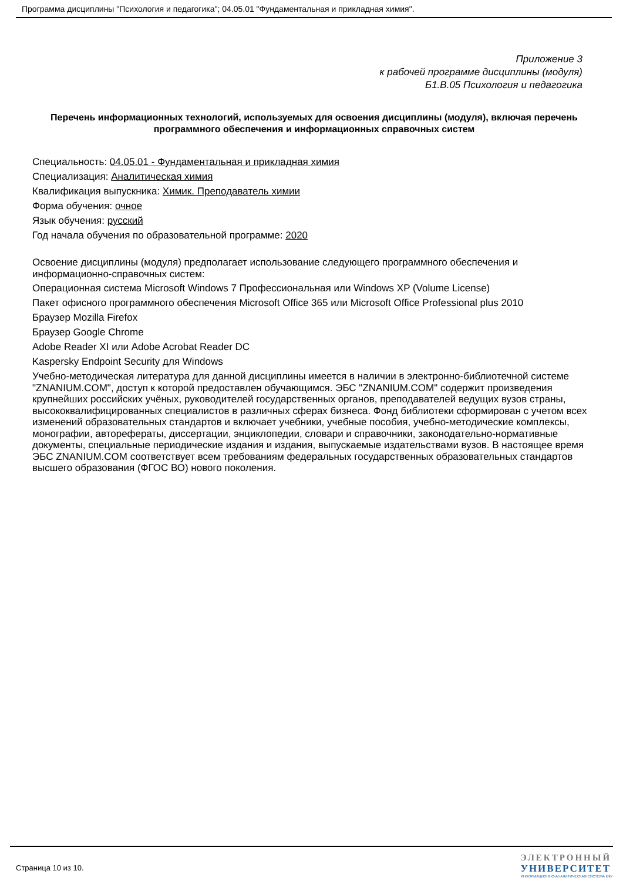Программа дисциплины "Психология и педагогика"; 04.05.01 "Фундаментальная и прикладная химия".
Приложение 3
к рабочей программе дисциплины (модуля)
Б1.В.05 Психология и педагогика
Перечень информационных технологий, используемых для освоения дисциплины (модуля), включая перечень программного обеспечения и информационных справочных систем
Специальность: 04.05.01 - Фундаментальная и прикладная химия
Специализация: Аналитическая химия
Квалификация выпускника: Химик. Преподаватель химии
Форма обучения: очное
Язык обучения: русский
Год начала обучения по образовательной программе: 2020
Освоение дисциплины (модуля) предполагает использование следующего программного обеспечения и информационно-справочных систем:
Операционная система Microsoft Windows 7 Профессиональная или Windows XP (Volume License)
Пакет офисного программного обеспечения Microsoft Office 365 или Microsoft Office Professional plus 2010
Браузер Mozilla Firefox
Браузер Google Chrome
Adobe Reader XI или Adobe Acrobat Reader DC
Kaspersky Endpoint Security для Windows
Учебно-методическая литература для данной дисциплины имеется в наличии в электронно-библиотечной системе "ZNANIUM.COM", доступ к которой предоставлен обучающимся. ЭБС "ZNANIUM.COM" содержит произведения крупнейших российских учёных, руководителей государственных органов, преподавателей ведущих вузов страны, высококвалифицированных специалистов в различных сферах бизнеса. Фонд библиотеки сформирован с учетом всех изменений образовательных стандартов и включает учебники, учебные пособия, учебно-методические комплексы, монографии, авторефераты, диссертации, энциклопедии, словари и справочники, законодательно-нормативные документы, специальные периодические издания и издания, выпускаемые издательствами вузов. В настоящее время ЭБС ZNANIUM.COM соответствует всем требованиям федеральных государственных образовательных стандартов высшего образования (ФГОС ВО) нового поколения.
Страница 10 из 10.
ЭЛЕКТРОННЫЙ
УНИВЕРСИТЕТ
ИНФОРМАЦИОННО-АНАЛИТИЧЕСКАЯ СИСТЕМА КФУ